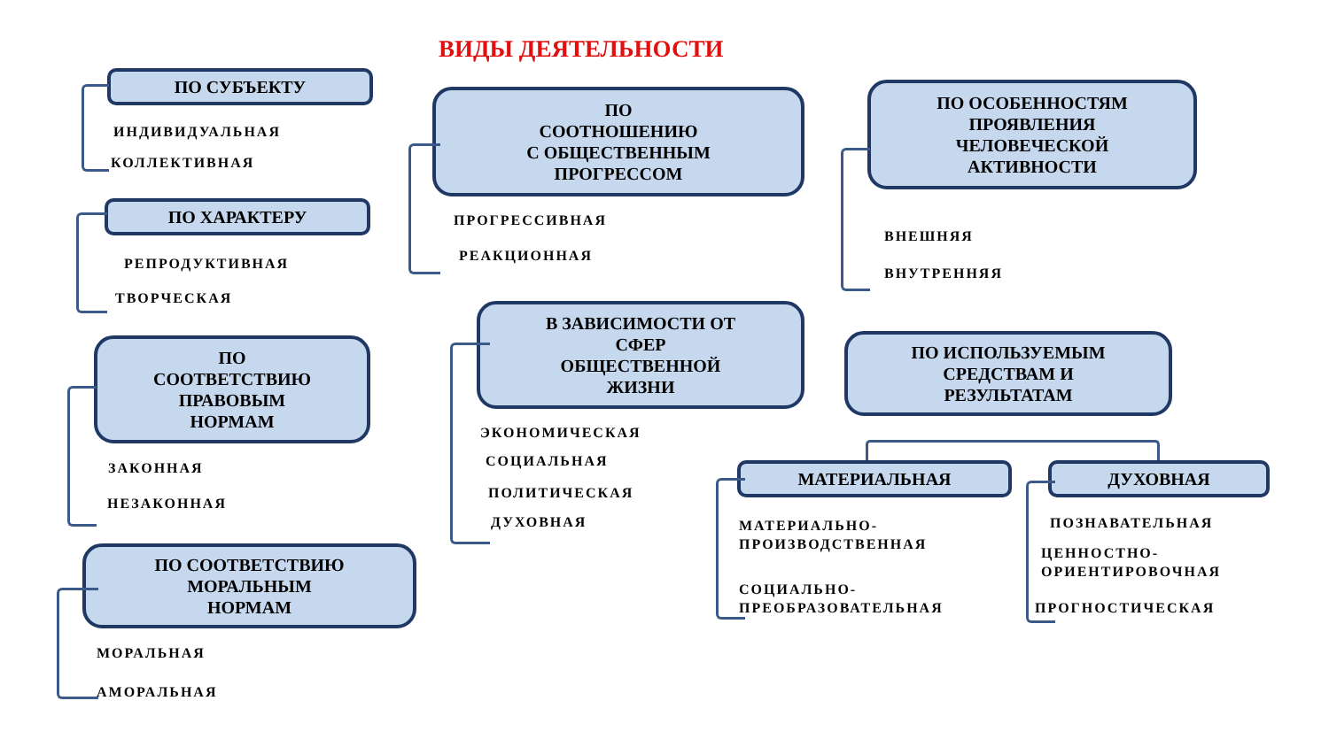ВИДЫ ДЕЯТЕЛЬНОСТИ
ПО СУБЪЕКТУ
ИНДИВИДУАЛЬНАЯ
КОЛЛЕКТИВНАЯ
ПО ХАРАКТЕРУ
РЕПРОДУКТИВНАЯ
ТВОРЧЕСКАЯ
ПО
СООТВЕТСТВИЮ
ПРАВОВЫМ
НОРМАМ
ЗАКОННАЯ
НЕЗАКОННАЯ
ПО СООТВЕТСТВИЮ
МОРАЛЬНЫМ
НОРМАМ
МОРАЛЬНАЯ
АМОРАЛЬНАЯ
ПО
СООТНОШЕНИЮ
С ОБЩЕСТВЕННЫМ
ПРОГРЕССОМ
ПРОГРЕССИВНАЯ
РЕАКЦИОННАЯ
В ЗАВИСИМОСТИ ОТ
СФЕР
ОБЩЕСТВЕННОЙ
ЖИЗНИ
ЭКОНОМИЧЕСКАЯ
СОЦИАЛЬНАЯ
ПОЛИТИЧЕСКАЯ
ДУХОВНАЯ
ПО ОСОБЕННОСТЯМ
ПРОЯВЛЕНИЯ
ЧЕЛОВЕЧЕСКОЙ
АКТИВНОСТИ
ВНЕШНЯЯ
ВНУТРЕННЯЯ
ПО ИСПОЛЬЗУЕМЫМ
СРЕДСТВАМ И
РЕЗУЛЬТАТАМ
МАТЕРИАЛЬНАЯ
МАТЕРИАЛЬНО-
ПРОИЗВОДСТВЕННАЯ
СОЦИАЛЬНО-
ПРЕОБРАЗОВАТЕЛЬНАЯ
ДУХОВНАЯ
ПОЗНАВАТЕЛЬНАЯ
ЦЕННОСТНО-
ОРИЕНТИРОВОЧНАЯ
ПРОГНОСТИЧЕСКАЯ